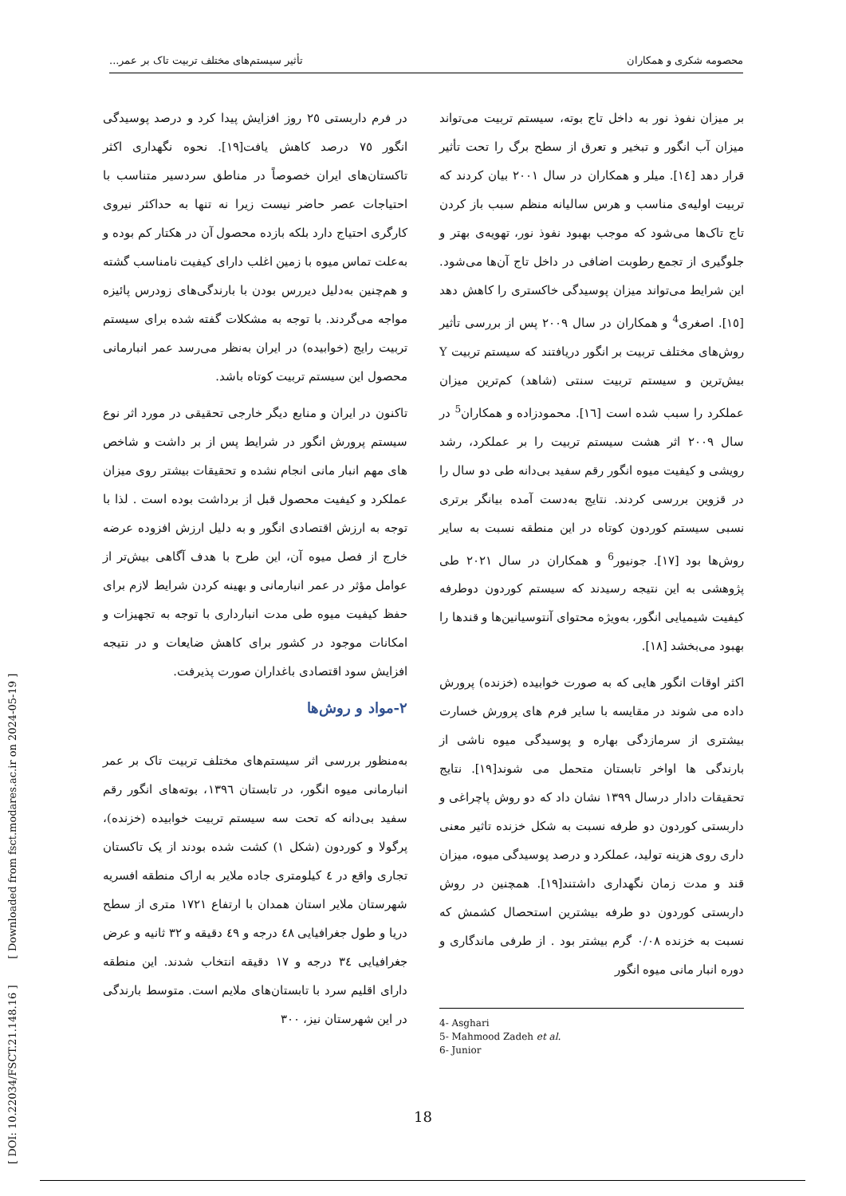محصومه شکری و همکاران تأثیر سیستم‌های مختلف تربیت تاک بر عمر...
بر میزان نفوذ نور به داخل تاج بوته، سیستم تربیت می‌تواند میزان آب انگور و تبخیر و تعرق از سطح برگ را تحت تأثیر قرار دهد [۱٤]. میلر و همکاران در سال ۲۰۰۱ بیان کردند که تربیت اولیه‌ی مناسب و هرس سالیانه منظم سبب باز کردن تاج تاک‌ها می‌شود که موجب بهبود نفوذ نور، تهویه‌ی بهتر و جلوگیری از تجمع رطوبت اضافی در داخل تاج آن‌ها می‌شود. این شرایط می‌تواند میزان پوسیدگی خاکستری را کاهش دهد [۱٥]. اصغری<sup>4</sup> و همکاران در سال ۲۰۰۹ پس از بررسی تأثیر روش‌های مختلف تربیت بر انگور دریافتند که سیستم تربیت Y بیش‌ترین و سیستم تربیت سنتی (شاهد) کم‌ترین میزان عملکرد را سبب شده است [۱٦]. محمودزاده و همکاران<sup>5</sup> در سال ۲۰۰۹ اثر هشت سیستم تربیت را بر عملکرد، رشد رویشی و کیفیت میوه انگور رقم سفید بی‌دانه طی دو سال را در قزوین بررسی کردند. نتایج به‌دست آمده بیانگر برتری نسبی سیستم کوردون کوتاه در این منطقه نسبت به سایر روش‌ها بود [۱۷]. جونیور<sup>6</sup> و همکاران در سال ۲۰۲۱ طی پژوهشی به این نتیجه رسیدند که سیستم کوردون دوطرفه کیفیت شیمیایی انگور، به‌ویژه محتوای آنتوسیانین‌ها و قندها را بهبود می‌بخشد [۱۸].
اکثر اوقات انگور هایی که به صورت خوابیده (خزنده) پرورش داده می شوند در مقایسه با سایر فرم های پرورش خسارت بیشتری از سرمازدگی بهاره و پوسیدگی میوه ناشی از بارندگی ها اواخر تابستان متحمل می شوند[۱۹]. نتایج تحقیقات دادار درسال ۱۳۹۹ نشان داد که دو روش پاچراغی و داربستی کوردون دو طرفه نسبت به شکل خزنده تاثیر معنی داری روی هزینه تولید، عملکرد و درصد پوسیدگی میوه، میزان قند و مدت زمان نگهداری داشتند[۱۹]. همچنین در روش داربستی کوردون دو طرفه بیشترین استحصال کشمش که نسبت به خزنده ۰/۰۸ گرم بیشتر بود . از طرفی ماندگاری و دوره انبار مانی میوه انگور
4- Asghari
5- Mahmood Zadeh et al.
6- Junior
در فرم داربستی ۲٥ روز افزایش پیدا کرد و درصد پوسیدگی انگور ۷٥ درصد کاهش یافت[۱۹]. نحوه نگهداری اکثر تاکستان‌های ایران خصوصاً در مناطق سردسیر متناسب با احتیاجات عصر حاضر نیست زیرا نه تنها به حداکثر نیروی کارگری احتیاج دارد بلکه بازده محصول آن در هکتار کم بوده و به‌علت تماس میوه با زمین اغلب دارای کیفیت نامناسب گشته و هم‌چنین به‌دلیل دیررس بودن با بارندگی‌های زودرس پائیزه مواجه می‌گردند. با توجه به مشکلات گفته شده برای سیستم تربیت رایج (خوابیده) در ایران به‌نظر می‌رسد عمر انبارمانی محصول این سیستم تربیت کوتاه باشد.
تاکنون در ایران و منابع دیگر خارجی تحقیقی در مورد اثر نوع سیستم پرورش انگور در شرایط پس از بر داشت و شاخص های مهم انبار مانی انجام نشده و تحقیقات بیشتر روی میزان عملکرد و کیفیت محصول قبل از برداشت بوده است . لذا با توجه به ارزش اقتصادی انگور و به دلیل ارزش افزوده عرضه خارج از فصل میوه آن، این طرح با هدف آگاهی بیش‌تر از عوامل مؤثر در عمر انبارمانی و بهینه کردن شرایط لازم برای حفظ کیفیت میوه طی مدت انبارداری با توجه به تجهیزات و امکانات موجود در کشور برای کاهش ضایعات و در نتیجه افزایش سود اقتصادی باغداران صورت پذیرفت.
۲-مواد و روش‌ها
به‌منظور بررسی اثر سیستم‌های مختلف تربیت تاک بر عمر انبارمانی میوه انگور، در تابستان ۱۳۹٦، بوته‌های انگور رقم سفید بی‌دانه که تحت سه سیستم تربیت خوابیده (خزنده)، پرگولا و کوردون (شکل ۱) کشت شده بودند از یک تاکستان تجاری واقع در ٤ کیلومتری جاده ملایر به اراک منطقه افسریه شهرستان ملایر استان همدان با ارتفاع ۱۷۲۱ متری از سطح دریا و طول جغرافیایی ٤۸ درجه و ٤۹ دقیقه و ۳۲ ثانیه و عرض جغرافیایی ۳٤ درجه و ۱۷ دقیقه انتخاب شدند. این منطقه دارای اقلیم سرد با تابستان‌های ملایم است. متوسط بارندگی در این شهرستان نیز، ۳۰۰
[ DOI: 10.22034/FSCT.21.148.16 ] [ Downloaded from fsct.modares.ac.ir on 2024-05-19 ]
18